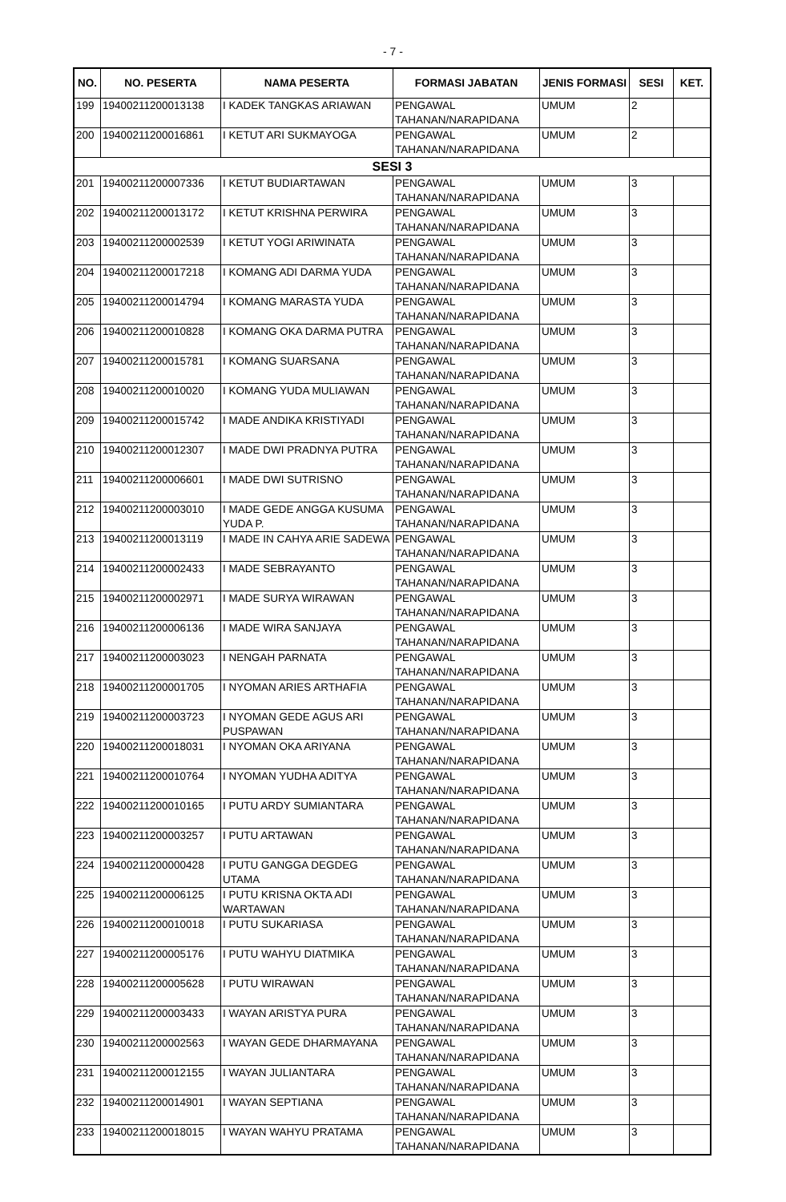- 7 -
| NO. | NO. PESERTA | NAMA PESERTA | FORMASI JABATAN | JENIS FORMASI | SESI | KET. |
| --- | --- | --- | --- | --- | --- | --- |
| 199 | 19400211200013138 | I KADEK TANGKAS ARIAWAN | PENGAWAL TAHANAN/NARAPIDANA | UMUM | 2 | |
| 200 | 19400211200016861 | I KETUT ARI SUKMAYOGA | PENGAWAL TAHANAN/NARAPIDANA | UMUM | 2 | |
| SESI 3 | | | | | | |
| 201 | 19400211200007336 | I KETUT BUDIARTAWAN | PENGAWAL TAHANAN/NARAPIDANA | UMUM | 3 | |
| 202 | 19400211200013172 | I KETUT KRISHNA PERWIRA | PENGAWAL TAHANAN/NARAPIDANA | UMUM | 3 | |
| 203 | 19400211200002539 | I KETUT YOGI ARIWINATA | PENGAWAL TAHANAN/NARAPIDANA | UMUM | 3 | |
| 204 | 19400211200017218 | I KOMANG ADI DARMA YUDA | PENGAWAL TAHANAN/NARAPIDANA | UMUM | 3 | |
| 205 | 19400211200014794 | I KOMANG MARASTA YUDA | PENGAWAL TAHANAN/NARAPIDANA | UMUM | 3 | |
| 206 | 19400211200010828 | I KOMANG OKA DARMA PUTRA | PENGAWAL TAHANAN/NARAPIDANA | UMUM | 3 | |
| 207 | 19400211200015781 | I KOMANG SUARSANA | PENGAWAL TAHANAN/NARAPIDANA | UMUM | 3 | |
| 208 | 19400211200010020 | I KOMANG YUDA MULIAWAN | PENGAWAL TAHANAN/NARAPIDANA | UMUM | 3 | |
| 209 | 19400211200015742 | I MADE ANDIKA KRISTIYADI | PENGAWAL TAHANAN/NARAPIDANA | UMUM | 3 | |
| 210 | 19400211200012307 | I MADE DWI PRADNYA PUTRA | PENGAWAL TAHANAN/NARAPIDANA | UMUM | 3 | |
| 211 | 19400211200006601 | I MADE DWI SUTRISNO | PENGAWAL TAHANAN/NARAPIDANA | UMUM | 3 | |
| 212 | 19400211200003010 | I MADE GEDE ANGGA KUSUMA YUDA P. | PENGAWAL TAHANAN/NARAPIDANA | UMUM | 3 | |
| 213 | 19400211200013119 | I MADE IN CAHYA ARIE SADEWA | PENGAWAL TAHANAN/NARAPIDANA | UMUM | 3 | |
| 214 | 19400211200002433 | I MADE SEBRAYANTO | PENGAWAL TAHANAN/NARAPIDANA | UMUM | 3 | |
| 215 | 19400211200002971 | I MADE SURYA WIRAWAN | PENGAWAL TAHANAN/NARAPIDANA | UMUM | 3 | |
| 216 | 19400211200006136 | I MADE WIRA SANJAYA | PENGAWAL TAHANAN/NARAPIDANA | UMUM | 3 | |
| 217 | 19400211200003023 | I NENGAH PARNATA | PENGAWAL TAHANAN/NARAPIDANA | UMUM | 3 | |
| 218 | 19400211200001705 | I NYOMAN ARIES ARTHAFIA | PENGAWAL TAHANAN/NARAPIDANA | UMUM | 3 | |
| 219 | 19400211200003723 | I NYOMAN GEDE AGUS ARI PUSPAWAN | PENGAWAL TAHANAN/NARAPIDANA | UMUM | 3 | |
| 220 | 19400211200018031 | I NYOMAN OKA ARIYANA | PENGAWAL TAHANAN/NARAPIDANA | UMUM | 3 | |
| 221 | 19400211200010764 | I NYOMAN YUDHA ADITYA | PENGAWAL TAHANAN/NARAPIDANA | UMUM | 3 | |
| 222 | 19400211200010165 | I PUTU ARDY SUMIANTARA | PENGAWAL TAHANAN/NARAPIDANA | UMUM | 3 | |
| 223 | 19400211200003257 | I PUTU ARTAWAN | PENGAWAL TAHANAN/NARAPIDANA | UMUM | 3 | |
| 224 | 19400211200000428 | I PUTU GANGGA DEGDEG UTAMA | PENGAWAL TAHANAN/NARAPIDANA | UMUM | 3 | |
| 225 | 19400211200006125 | I PUTU KRISNA OKTA ADI WARTAWAN | PENGAWAL TAHANAN/NARAPIDANA | UMUM | 3 | |
| 226 | 19400211200010018 | I PUTU SUKARIASA | PENGAWAL TAHANAN/NARAPIDANA | UMUM | 3 | |
| 227 | 19400211200005176 | I PUTU WAHYU DIATMIKA | PENGAWAL TAHANAN/NARAPIDANA | UMUM | 3 | |
| 228 | 19400211200005628 | I PUTU WIRAWAN | PENGAWAL TAHANAN/NARAPIDANA | UMUM | 3 | |
| 229 | 19400211200003433 | I WAYAN ARISTYA PURA | PENGAWAL TAHANAN/NARAPIDANA | UMUM | 3 | |
| 230 | 19400211200002563 | I WAYAN GEDE DHARMAYANA | PENGAWAL TAHANAN/NARAPIDANA | UMUM | 3 | |
| 231 | 19400211200012155 | I WAYAN JULIANTARA | PENGAWAL TAHANAN/NARAPIDANA | UMUM | 3 | |
| 232 | 19400211200014901 | I WAYAN SEPTIANA | PENGAWAL TAHANAN/NARAPIDANA | UMUM | 3 | |
| 233 | 19400211200018015 | I WAYAN WAHYU PRATAMA | PENGAWAL TAHANAN/NARAPIDANA | UMUM | 3 | |